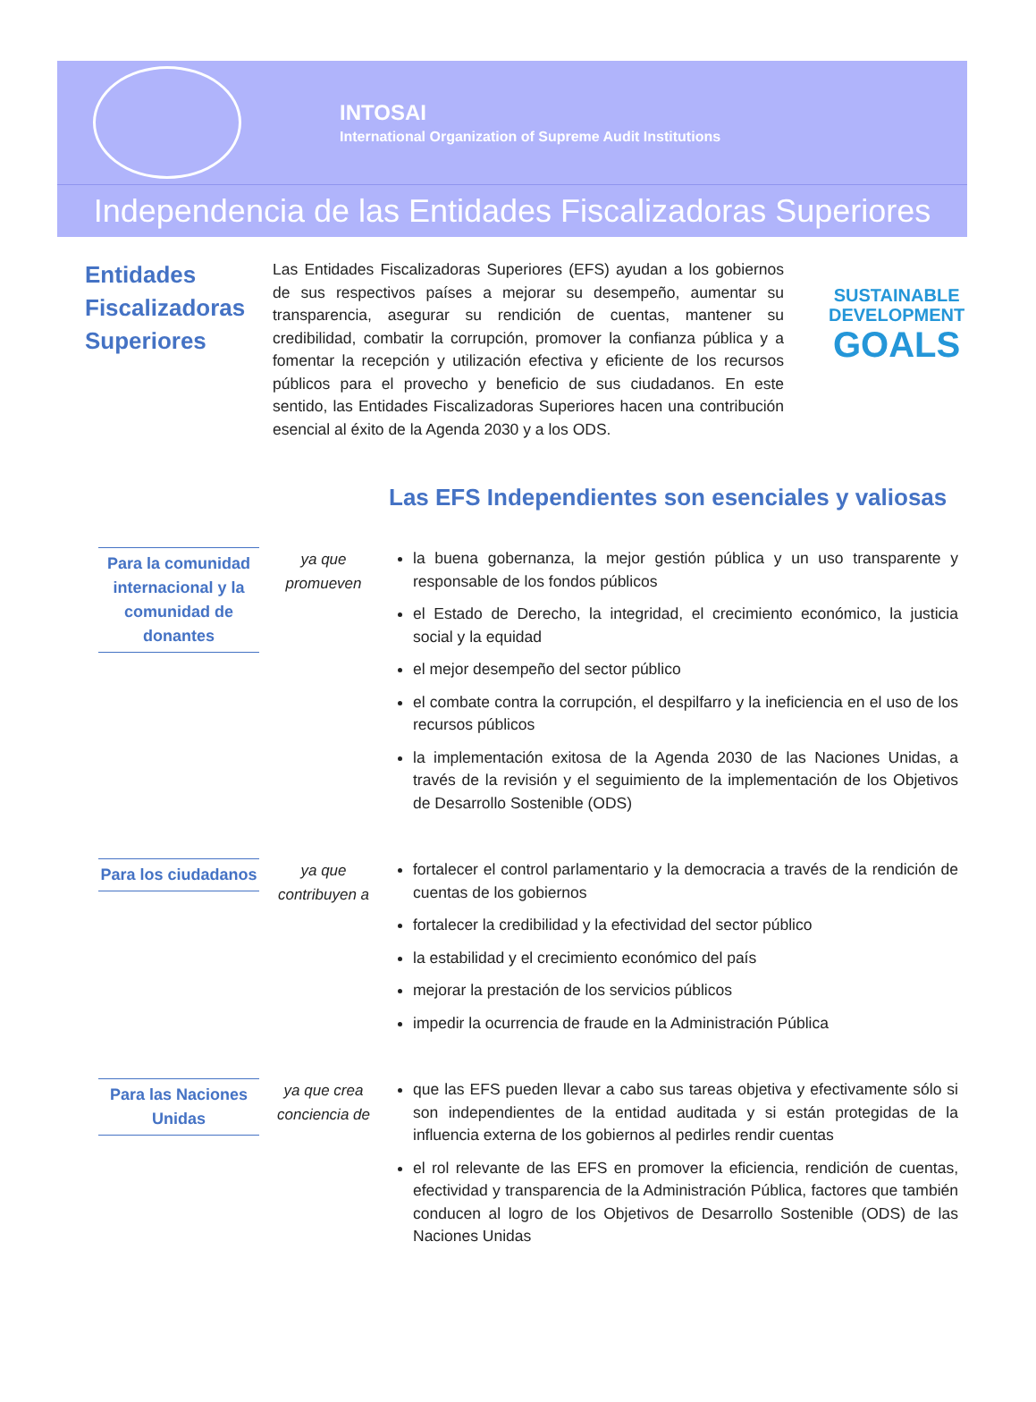INTOSAI
International Organization of Supreme Audit Institutions
Independencia de las Entidades Fiscalizadoras Superiores
Entidades Fiscalizadoras Superiores
Las Entidades Fiscalizadoras Superiores (EFS) ayudan a los gobiernos de sus respectivos países a mejorar su desempeño, aumentar su transparencia, asegurar su rendición de cuentas, mantener su credibilidad, combatir la corrupción, promover la confianza pública y a fomentar la recepción y utilización efectiva y eficiente de los recursos públicos para el provecho y beneficio de sus ciudadanos. En este sentido, las Entidades Fiscalizadoras Superiores hacen una contribución esencial al éxito de la Agenda 2030 y a los ODS.
SUSTAINABLE
DEVELOPMENT
GOALS
Las EFS Independientes son esenciales y valiosas
Para la comunidad internacional y la comunidad de donantes
ya que promueven
la buena gobernanza, la mejor gestión pública y un uso transparente y responsable de los fondos públicos
el Estado de Derecho, la integridad, el crecimiento económico, la justicia social y la equidad
el mejor desempeño del sector público
el combate contra la corrupción, el despilfarro y la ineficiencia en el uso de los recursos públicos
la implementación exitosa de la Agenda 2030 de las Naciones Unidas, a través de la revisión y el seguimiento de la implementación de los Objetivos de Desarrollo Sostenible (ODS)
Para los ciudadanos
ya que contribuyen a
fortalecer el control parlamentario y la democracia a través de la rendición de cuentas de los gobiernos
fortalecer la credibilidad y la efectividad del sector público
la estabilidad y el crecimiento económico del país
mejorar la prestación de los servicios públicos
impedir la ocurrencia de fraude en la Administración Pública
Para las Naciones Unidas
ya que crea conciencia de
que las EFS pueden llevar a cabo sus tareas objetiva y efectivamente sólo si son independientes de la entidad auditada y si están protegidas de la influencia externa de los gobiernos al pedirles rendir cuentas
el rol relevante de las EFS en promover la eficiencia, rendición de cuentas, efectividad y transparencia de la Administración Pública, factores que también conducen al logro de los Objetivos de Desarrollo Sostenible (ODS) de las Naciones Unidas